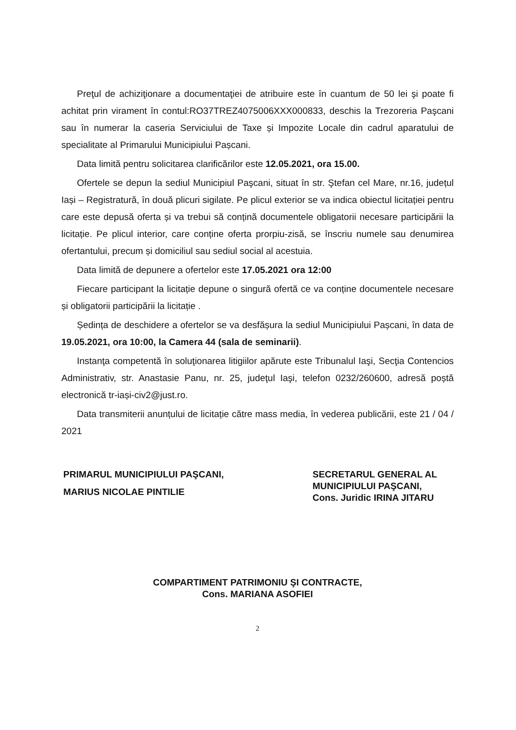Preţul de achiziţionare a documentaţiei de atribuire este în cuantum de 50 lei şi poate fi achitat prin virament în contul:RO37TREZ4075006XXX000833, deschis la Trezoreria Paşcani sau în numerar la caseria Serviciului de Taxe și Impozite Locale din cadrul aparatului de specialitate al Primarului Municipiului Pașcani.
Data limită pentru solicitarea clarificărilor este 12.05.2021, ora 15.00.
Ofertele se depun la sediul Municipiul Paşcani, situat în str. Ştefan cel Mare, nr.16, județul Iași – Registratură, în două plicuri sigilate. Pe plicul exterior se va indica obiectul licitației pentru care este depusă oferta și va trebui să conțină documentele obligatorii necesare participării la licitație. Pe plicul interior, care conține oferta prorpiu-zisă, se înscriu numele sau denumirea ofertantului, precum și domiciliul sau sediul social al acestuia.
Data limită de depunere a ofertelor este 17.05.2021 ora 12:00
Fiecare participant la licitație depune o singură ofertă ce va conține documentele necesare și obligatorii participării la licitație .
Ședința de deschidere a ofertelor se va desfășura la sediul Municipiului Pașcani, în data de 19.05.2021, ora 10:00, la Camera 44 (sala de seminarii).
Instanţa competentă în soluţionarea litigiilor apărute este Tribunalul Iaşi, Secţia Contencios Administrativ, str. Anastasie Panu, nr. 25, judeţul Iaşi, telefon 0232/260600, adresă poștă electronică tr-iași-civ2@just.ro.
Data transmiterii anunțului de licitație către mass media, în vederea publicării, este 21 / 04 / 2021
PRIMARUL MUNICIPIULUI PAŞCANI,
MARIUS NICOLAE PINTILIE
SECRETARUL GENERAL AL
MUNICIPIULUI PAŞCANI,
Cons. Juridic IRINA JITARU
COMPARTIMENT PATRIMONIU ŞI CONTRACTE,
Cons. MARIANA ASOFIEI
2